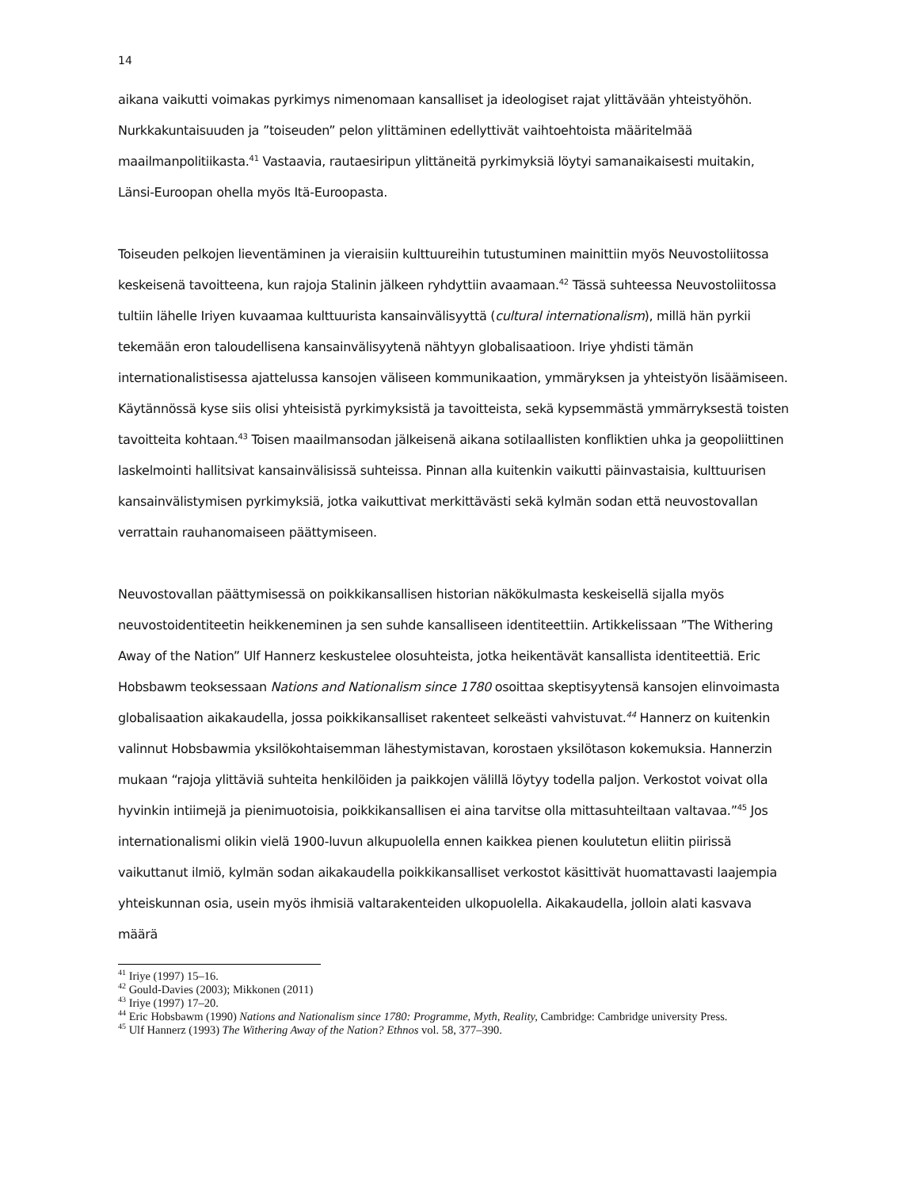14
aikana vaikutti voimakas pyrkimys nimenomaan kansalliset ja ideologiset rajat ylittävään yhteis­työhön. Nurkkakuntaisuuden ja ”toiseuden” pelon ylittäminen edellyttivät vaihtoehtoista määri­telmää maailmanpolitiikasta.<sup>41</sup> Vastaavia, rautaesiripun ylittäneitä pyrkimyksiä löytyi samanaikai­sesti muitakin, Länsi-Euroopan ohella myös Itä-Euroopasta.
Toiseuden pelkojen lieventäminen ja vieraisiin kulttuureihin tutustuminen mainittiin myös Neu­vostoliitossa keskeisenä tavoitteena, kun rajoja Stalinin jälkeen ryhdyttiin avaamaan.<sup>42</sup> Tässä suh­teessa Neuvostoliitossa tultiin lähelle Iriyen kuvaamaa kulttuurista kansainvälisyyttä (cultural in­ternationalism), millä hän pyrkii tekemään eron taloudellisena kansainvälisyytenä nähtyyn globali­saatioon. Iriye yhdisti tämän internationalistisessa ajattelussa kansojen väliseen kommunikaation, ymmäryksen ja yhteistyön lisäämiseen. Käytännössä kyse siis olisi yhteisistä pyrkimyksistä ja ta­voitteista, sekä kypsemmästä ymmärryksestä toisten tavoitteita kohtaan.<sup>43</sup> Toisen maailmansodan jälkeisenä aikana sotilaallisten konfliktien uhka ja geopoliittinen laskelmointi hallitsivat kansainvä­lisissä suhteissa. Pinnan alla kuitenkin vaikutti päinvastaisia, kulttuurisen kansainvälistymisen pyr­kimyksiä, jotka vaikuttivat merkittävästi sekä kylmän sodan että neuvostovallan verrattain rau­hanomaiseen päättymiseen.
Neuvostovallan päättymisessä on poikkikansallisen historian näkökulmasta keskeisellä sijalla myös neuvostoidentiteetin heikkeneminen ja sen suhde kansalliseen identiteettiin. Artikkelissaan ”The Withering Away of the Nation” Ulf Hannerz keskustelee olosuhteista, jotka heikentävät kansallista identiteettiä. Eric Hobsbawm teoksessaan Nations and Nationalism since 1780 osoittaa skeptisyy­tensä kansojen elinvoimasta globalisaation aikakaudella, jossa poikkikansalliset rakenteet selkeästi vahvistuvat.<sup>44</sup> Hannerz on kuitenkin valinnut Hobsbawmia yksilökohtaisemman lähestymistavan, korostaen yksilötason kokemuksia. Hannerzin mukaan “rajoja ylittäviä suhteita henkilöiden ja paikkojen välillä löytyy todella paljon. Verkostot voivat olla hyvinkin intiimejä ja pienimuotoisia, poikkikansallisen ei aina tarvitse olla mittasuhteiltaan valtavaa.”<sup>45</sup> Jos internationalismi olikin vielä 1900-luvun alkupuolella ennen kaikkea pienen koulutetun eliitin piirissä vaikuttanut ilmiö, kylmän sodan aikakaudella poikkikansalliset verkostot käsittivät huomattavasti laajempia yhteiskunnan osia, usein myös ihmisiä valtarakenteiden ulkopuolella. Aikakaudella, jolloin alati kasvava määrä
<sup>41</sup> Iriye (1997) 15–16.
<sup>42</sup> Gould-Davies (2003); Mikkonen (2011)
<sup>43</sup> Iriye (1997) 17–20.
<sup>44</sup> Eric Hobsbawm (1990) Nations and Nationalism since 1780: Programme, Myth, Reality, Cambridge: Cambridge university Press.
<sup>45</sup> Ulf Hannerz (1993) The Withering Away of the Nation? Ethnos vol. 58, 377–390.